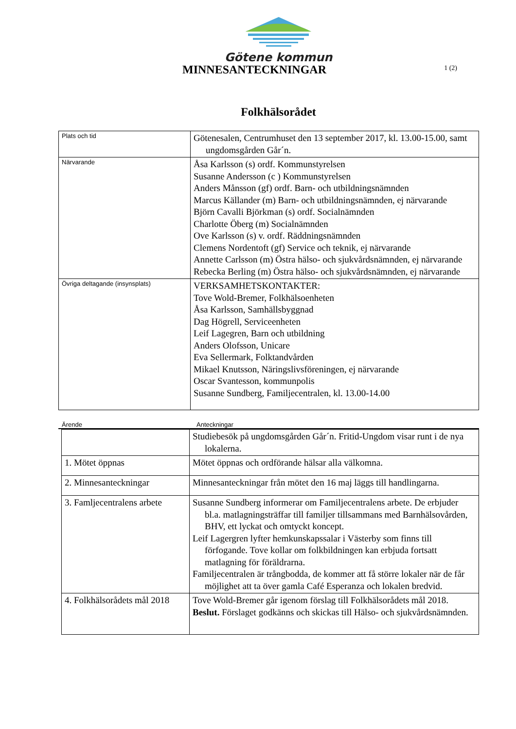Götene kommun
MINNESANTECKNINGAR
1 (2)
Folkhälsorådet
| Plats och tid | Götenesalen, Centrumhuset den 13 september 2017, kl. 13.00-15.00, samt ungdomsgården Går´n. |
| Närvarande | Åsa Karlsson (s) ordf. Kommunstyrelsen Susanne Andersson (c ) Kommunstyrelsen Anders Månsson (gf) ordf. Barn- och utbildningsnämnden Marcus Källander (m) Barn- och utbildningsnämnden, ej närvarande Björn Cavalli Björkman (s) ordf. Socialnämnden Charlotte Öberg (m) Socialnämnden Ove Karlsson (s) v. ordf. Räddningsnämnden Clemens Nordentoft (gf) Service och teknik, ej närvarande Annette Carlsson (m) Östra hälso- och sjukvårdsnämnden, ej närvarande Rebecka Berling (m) Östra hälso- och sjukvårdsnämnden, ej närvarande |
| Övriga deltagande (insynsplats) | VERKSAMHETSKONTAKTER: Tove Wold-Bremer, Folkhälsoenheten Åsa Karlsson, Samhällsbyggnad Dag Högrell, Serviceenheten Leif Lagegren, Barn och utbildning Anders Olofsson, Unicare Eva Sellermark, Folktandvården Mikael Knutsson, Näringslivsföreningen, ej närvarande Oscar Svantesson, kommunpolis Susanne Sundberg, Familjecentralen, kl. 13.00-14.00 |
Ärende Anteckningar
| | Studiebesök på ungdomsgården Går´n. Fritid-Ungdom visar runt i de nya lokalerna. |
| 1. Mötet öppnas | Mötet öppnas och ordförande hälsar alla välkomna. |
| 2. Minnesanteckningar | Minnesanteckningar från mötet den 16 maj läggs till handlingarna. |
| 3. Famljecentralens arbete | Susanne Sundberg informerar om Familjecentralens arbete. De erbjuder bl.a. matlagningsträffar till familjer tillsammans med Barnhälsovården, BHV, ett lyckat och omtyckt koncept. Leif Lagergren lyfter hemkunskapssalar i Västerby som finns till förfogande. Tove kollar om folkbildningen kan erbjuda fortsatt matlagning för föräldrarna. Familjecentralen är trångbodda, de kommer att få större lokaler när de får möjlighet att ta över gamla Café Esperanza och lokalen bredvid. |
| 4. Folkhälsorådets mål 2018 | Tove Wold-Bremer går igenom förslag till Folkhälsorådets mål 2018. Beslut. Förslaget godkänns och skickas till Hälso- och sjukvårdsnämnden. |